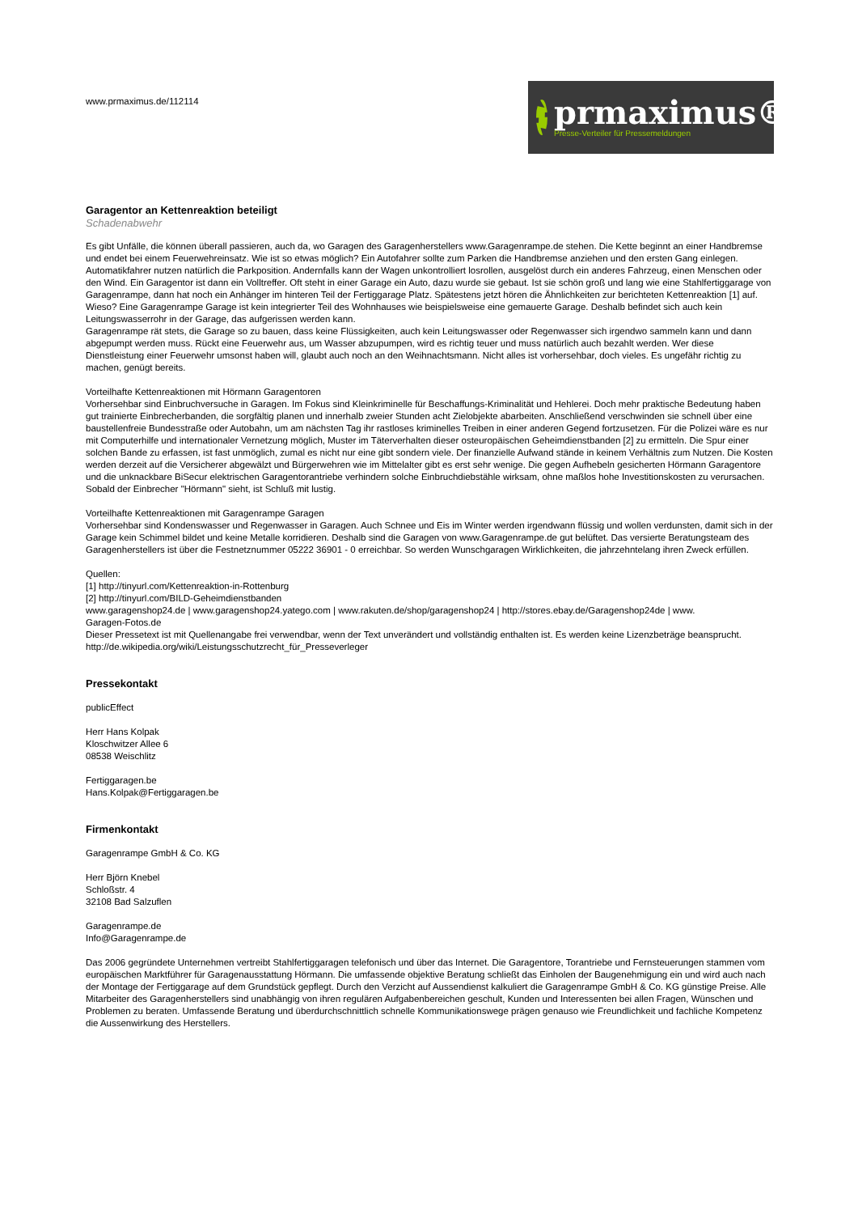www.prmaximus.de/112114
prmaximus®
Presse-Verteiler für Pressemeldungen
Garagentor an Kettenreaktion beteiligt
Schadenabwehr
Es gibt Unfälle, die können überall passieren, auch da, wo Garagen des Garagenherstellers www.Garagenrampe.de stehen. Die Kette beginnt an einer Handbremse und endet bei einem Feuerwehreinsatz. Wie ist so etwas möglich? Ein Autofahrer sollte zum Parken die Handbremse anziehen und den ersten Gang einlegen. Automatikfahrer nutzen natürlich die Parkposition. Andernfalls kann der Wagen unkontrolliert losrollen, ausgelöst durch ein anderes Fahrzeug, einen Menschen oder den Wind. Ein Garagentor ist dann ein Volltreffer. Oft steht in einer Garage ein Auto, dazu wurde sie gebaut. Ist sie schön groß und lang wie eine Stahlfertiggarage von Garagenrampe, dann hat noch ein Anhänger im hinteren Teil der Fertiggarage Platz. Spätestens jetzt hören die Ähnlichkeiten zur berichteten Kettenreaktion [1] auf. Wieso? Eine Garagenrampe Garage ist kein integrierter Teil des Wohnhauses wie beispielsweise eine gemauerte Garage. Deshalb befindet sich auch kein Leitungswasserrohr in der Garage, das aufgerissen werden kann.
Garagenrampe rät stets, die Garage so zu bauen, dass keine Flüssigkeiten, auch kein Leitungswasser oder Regenwasser sich irgendwo sammeln kann und dann abgepumpt werden muss. Rückt eine Feuerwehr aus, um Wasser abzupumpen, wird es richtig teuer und muss natürlich auch bezahlt werden. Wer diese Dienstleistung einer Feuerwehr umsonst haben will, glaubt auch noch an den Weihnachtsmann. Nicht alles ist vorhersehbar, doch vieles. Es ungefähr richtig zu machen, genügt bereits.
Vorteilhafte Kettenreaktionen mit Hörmann Garagentoren
Vorhersehbar sind Einbruchversuche in Garagen. Im Fokus sind Kleinkriminelle für Beschaffungs-Kriminalität und Hehlerei. Doch mehr praktische Bedeutung haben gut trainierte Einbrecherbanden, die sorgfältig planen und innerhalb zweier Stunden acht Zielobjekte abarbeiten. Anschließend verschwinden sie schnell über eine baustellenfreie Bundesstraße oder Autobahn, um am nächsten Tag ihr rastloses kriminelles Treiben in einer anderen Gegend fortzusetzen. Für die Polizei wäre es nur mit Computerhilfe und internationaler Vernetzung möglich, Muster im Täterverhalten dieser osteuropäischen Geheimdienstbanden [2] zu ermitteln. Die Spur einer solchen Bande zu erfassen, ist fast unmöglich, zumal es nicht nur eine gibt sondern viele. Der finanzielle Aufwand stände in keinem Verhältnis zum Nutzen. Die Kosten werden derzeit auf die Versicherer abgewälzt und Bürgerwehren wie im Mittelalter gibt es erst sehr wenige. Die gegen Aufhebeln gesicherten Hörmann Garagentore und die unknackbare BiSecur elektrischen Garagentorantriebe verhindern solche Einbruchdiebstähle wirksam, ohne maßlos hohe Investitionskosten zu verursachen. Sobald der Einbrecher "Hörmann" sieht, ist Schluß mit lustig.
Vorteilhafte Kettenreaktionen mit Garagenrampe Garagen
Vorhersehbar sind Kondenswasser und Regenwasser in Garagen. Auch Schnee und Eis im Winter werden irgendwann flüssig und wollen verdunsten, damit sich in der Garage kein Schimmel bildet und keine Metalle korridieren. Deshalb sind die Garagen von www.Garagenrampe.de gut belüftet. Das versierte Beratungsteam des Garagenherstellers ist über die Festnetznummer 05222 36901 - 0 erreichbar. So werden Wunschgaragen Wirklichkeiten, die jahrzehntelang ihren Zweck erfüllen.
Quellen:
[1] http://tinyurl.com/Kettenreaktion-in-Rottenburg
[2] http://tinyurl.com/BILD-Geheimdienstbanden
www.garagenshop24.de | www.garagenshop24.yatego.com | www.rakuten.de/shop/garagenshop24 | http://stores.ebay.de/Garagenshop24de | www.
Garagen-Fotos.de
Dieser Pressetext ist mit Quellenangabe frei verwendbar, wenn der Text unverändert und vollständig enthalten ist. Es werden keine Lizenzbeträge beansprucht.
http://de.wikipedia.org/wiki/Leistungsschutzrecht_für_Presseverleger
Pressekontakt
publicEffect
Herr Hans Kolpak
Kloschwitzer Allee 6
08538 Weischlitz
Fertiggaragen.be
Hans.Kolpak@Fertiggaragen.be
Firmenkontakt
Garagenrampe GmbH & Co. KG
Herr Björn Knebel
Schloßstr. 4
32108 Bad Salzuflen
Garagenrampe.de
Info@Garagenrampe.de
Das 2006 gegründete Unternehmen vertreibt Stahlfertiggaragen telefonisch und über das Internet. Die Garagentore, Torantriebe und Fernsteuerungen stammen vom europäischen Marktführer für Garagenausstattung Hörmann. Die umfassende objektive Beratung schließt das Einholen der Baugenehmigung ein und wird auch nach der Montage der Fertiggarage auf dem Grundstück gepflegt. Durch den Verzicht auf Aussendienst kalkuliert die Garagenrampe GmbH & Co. KG günstige Preise. Alle Mitarbeiter des Garagenherstellers sind unabhängig von ihren regulären Aufgabenbereichen geschult, Kunden und Interessenten bei allen Fragen, Wünschen und Problemen zu beraten. Umfassende Beratung und überdurchschnittlich schnelle Kommunikationswege prägen genauso wie Freundlichkeit und fachliche Kompetenz die Aussenwirkung des Herstellers.